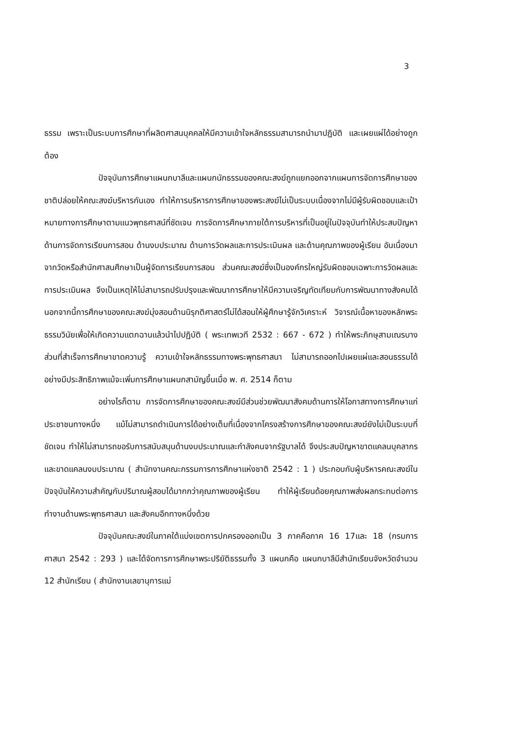3
ธรรม เพราะเป็นระบบการศึกษาที่ผลิตศาสนบุคคลให้มีความเข้าใจหลักธรรมสามารถนำมาปฏิบัติ และเผยแผ่ได้อย่างถูกต้อง
ปัจจุบันการศึกษาแผนกบาลีและแผนกนักธรรมของคณะสงฆ์ถูกแยกออกจากแผนการจัดการศึกษาของชาติปล่อยให้คณะสงฆ์บริหารกันเอง ทำให้การบริหารการศึกษาของพระสงฆ์ไม่เป็นระบบเนื่องจากไม่มีผู้รับผิดชอบและเป้าหมายทางการศึกษาตามแนวพุทธศาสน์ที่ชัดเจน การจัดการศึกษาภายใต้การบริหารที่เป็นอยู่ในปัจจุบันทำให้ประสบปัญหาด้านการจัดการเรียนการสอน ด้านงบประมาณ ด้านการวัดผลและการประเมินผล และด้านคุณภาพของผู้เรียน อันเนื่องมาจากวัดหรือสำนักศาสนศึกษาเป็นผู้จัดการเรียนการสอน ส่วนคณะสงฆ์ซึ่งเป็นองค์กรใหญ่รับผิดชอบเฉพาะการวัดผลและการประเมินผล จึงเป็นเหตุให้ไม่สามารถปรับปรุงและพัฒนาการศึกษาให้มีความเจริญทัดเทียมกับการพัฒนาทางสังคมได้ นอกจากนี้การศึกษาของคณะสงฆ์มุ่งสอนด้านนิรุกติศาสตร์ไม่ได้สอนให้ผู้ศึกษารู้จักวิเคราะห์ วิจารณ์เนื้อหาของหลักพระธรรมวินัยเพื่อให้เกิดความแตกฉานแล้วนำไปปฏิบัติ ( พระเทพเวที 2532 : 667 - 672 ) ทำให้พระภิกษุสามเณรบางส่วนที่สำเร็จการศึกษาขาดความรู้ ความเข้าใจหลักธรรมทางพระพุทธศาสนา ไม่สามารถออกไปเผยแผ่และสอนธรรมได้อย่างมีประสิทธิภาพแม้จะเพิ่มการศึกษาแผนกสามัญขึ้นเมื่อ พ. ศ. 2514 ก็ตาม
อย่างไรก็ตาม การจัดการศึกษาของคณะสงฆ์มีส่วนช่วยพัฒนาสังคมด้านการให้โอกาสทางการศึกษาแก่ประชาชนทางหนึ่ง แม้ไม่สามารถดำเนินการได้อย่างเต็มที่เนื่องจากโครงสร้างการศึกษาของคณะสงฆ์ยังไม่เป็นระบบที่ชัดเจน ทำให้ไม่สามารถขอรับการสนับสนุนด้านงบประมาณและกำลังคนจากรัฐบาลได้ จึงประสบปัญหาขาดแคลนบุคลากร และขาดแคลนงบประมาณ ( สำนักงานคณะกรรมการการศึกษาแห่งชาติ 2542 : 1 ) ประกอบกับผู้บริหารคณะสงฆ์ในปัจจุบันให้ความสำคัญกับปริมาณผู้สอบได้มากกว่าคุณภาพของผู้เรียน ทำให้ผู้เรียนด้อยคุณภาพส่งผลกระทบต่อการทำงานด้านพระพุทธศาสนา และสังคมอีกทางหนึ่งด้วย
ปัจจุบันคณะสงฆ์ในภาคใต้แบ่งเขตการปกครองออกเป็น 3 ภาคคือภาค 16 17และ 18 (กรมการศาสนา 2542 : 293 ) และได้จัดการการศึกษาพระปริยัติธรรมทั้ง 3 แผนกคือ แผนกบาลีมีสำนักเรียนจังหวัดจำนวน 12 สำนักเรียน ( สำนักงานเลขานุการแม่